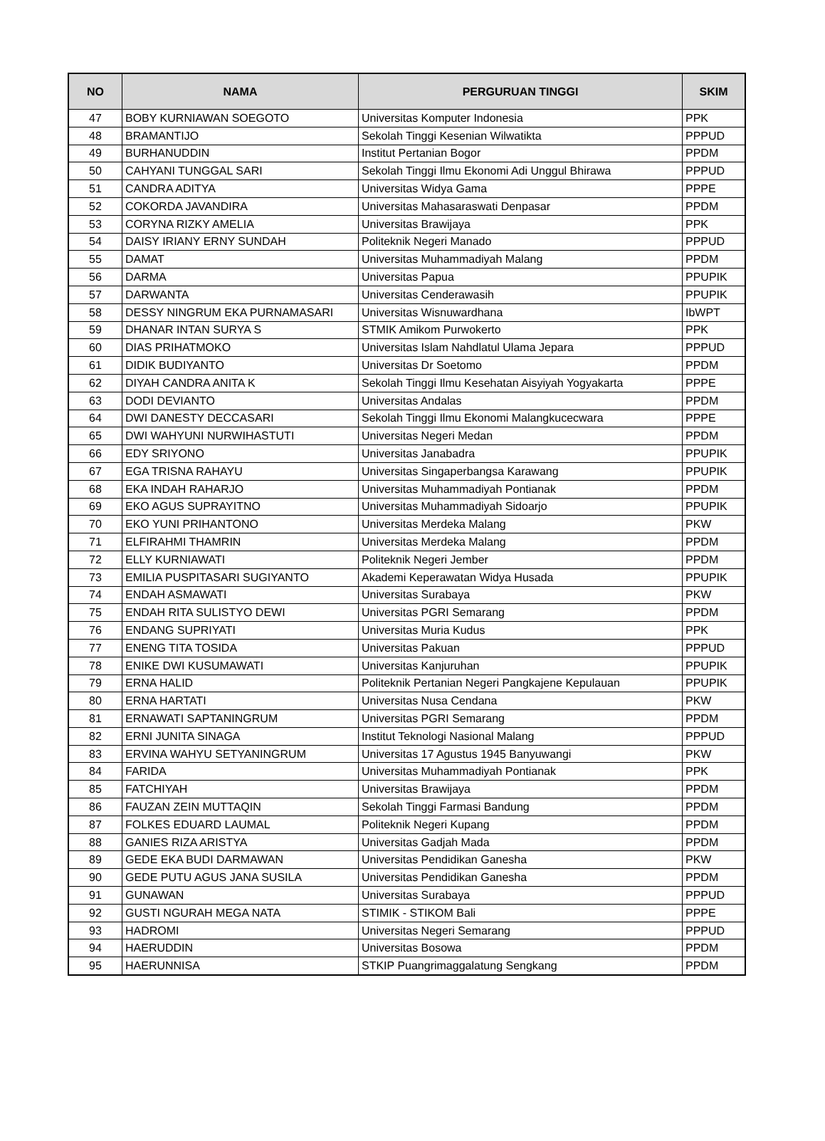| NO | NAMA | PERGURUAN TINGGI | SKIM |
| --- | --- | --- | --- |
| 47 | BOBY KURNIAWAN SOEGOTO | Universitas Komputer Indonesia | PPK |
| 48 | BRAMANTIJO | Sekolah Tinggi Kesenian Wilwatikta | PPPUD |
| 49 | BURHANUDDIN | Institut Pertanian Bogor | PPDM |
| 50 | CAHYANI TUNGGAL SARI | Sekolah Tinggi Ilmu Ekonomi Adi Unggul Bhirawa | PPPUD |
| 51 | CANDRA ADITYA | Universitas Widya Gama | PPPE |
| 52 | COKORDA JAVANDIRA | Universitas Mahasaraswati Denpasar | PPDM |
| 53 | CORYNA RIZKY AMELIA | Universitas Brawijaya | PPK |
| 54 | DAISY IRIANY ERNY SUNDAH | Politeknik Negeri Manado | PPPUD |
| 55 | DAMAT | Universitas Muhammadiyah Malang | PPDM |
| 56 | DARMA | Universitas Papua | PPUPIK |
| 57 | DARWANTA | Universitas Cenderawasih | PPUPIK |
| 58 | DESSY NINGRUM EKA PURNAMASARI | Universitas Wisnuwardhana | IbWPT |
| 59 | DHANAR INTAN SURYA S | STMIK Amikom Purwokerto | PPK |
| 60 | DIAS PRIHATMOKO | Universitas Islam Nahdlatul Ulama Jepara | PPPUD |
| 61 | DIDIK BUDIYANTO | Universitas Dr Soetomo | PPDM |
| 62 | DIYAH CANDRA ANITA K | Sekolah Tinggi Ilmu Kesehatan Aisyiyah Yogyakarta | PPPE |
| 63 | DODI DEVIANTO | Universitas Andalas | PPDM |
| 64 | DWI DANESTY DECCASARI | Sekolah Tinggi Ilmu Ekonomi Malangkucecwara | PPPE |
| 65 | DWI WAHYUNI NURWIHASTUTI | Universitas Negeri Medan | PPDM |
| 66 | EDY SRIYONO | Universitas Janabadra | PPUPIK |
| 67 | EGA TRISNA RAHAYU | Universitas Singaperbangsa Karawang | PPUPIK |
| 68 | EKA INDAH RAHARJO | Universitas Muhammadiyah Pontianak | PPDM |
| 69 | EKO AGUS SUPRAYITNO | Universitas Muhammadiyah Sidoarjo | PPUPIK |
| 70 | EKO YUNI PRIHANTONO | Universitas Merdeka Malang | PKW |
| 71 | ELFIRAHMI THAMRIN | Universitas Merdeka Malang | PPDM |
| 72 | ELLY KURNIAWATI | Politeknik Negeri Jember | PPDM |
| 73 | EMILIA PUSPITASARI SUGIYANTO | Akademi Keperawatan Widya Husada | PPUPIK |
| 74 | ENDAH ASMAWATI | Universitas Surabaya | PKW |
| 75 | ENDAH RITA SULISTYO DEWI | Universitas PGRI Semarang | PPDM |
| 76 | ENDANG SUPRIYATI | Universitas Muria Kudus | PPK |
| 77 | ENENG TITA TOSIDA | Universitas Pakuan | PPPUD |
| 78 | ENIKE DWI KUSUMAWATI | Universitas Kanjuruhan | PPUPIK |
| 79 | ERNA HALID | Politeknik Pertanian Negeri Pangkajene Kepulauan | PPUPIK |
| 80 | ERNA HARTATI | Universitas Nusa Cendana | PKW |
| 81 | ERNAWATI SAPTANINGRUM | Universitas PGRI Semarang | PPDM |
| 82 | ERNI JUNITA SINAGA | Institut Teknologi Nasional Malang | PPPUD |
| 83 | ERVINA WAHYU SETYANINGRUM | Universitas 17 Agustus 1945 Banyuwangi | PKW |
| 84 | FARIDA | Universitas Muhammadiyah Pontianak | PPK |
| 85 | FATCHIYAH | Universitas Brawijaya | PPDM |
| 86 | FAUZAN ZEIN MUTTAQIN | Sekolah Tinggi Farmasi Bandung | PPDM |
| 87 | FOLKES EDUARD LAUMAL | Politeknik Negeri Kupang | PPDM |
| 88 | GANIES RIZA ARISTYA | Universitas Gadjah Mada | PPDM |
| 89 | GEDE EKA BUDI DARMAWAN | Universitas Pendidikan Ganesha | PKW |
| 90 | GEDE PUTU AGUS JANA SUSILA | Universitas Pendidikan Ganesha | PPDM |
| 91 | GUNAWAN | Universitas Surabaya | PPPUD |
| 92 | GUSTI NGURAH MEGA NATA | STIMIK - STIKOM Bali | PPPE |
| 93 | HADROMI | Universitas Negeri Semarang | PPPUD |
| 94 | HAERUDDIN | Universitas Bosowa | PPDM |
| 95 | HAERUNNISA | STKIP Puangrimaggalatung Sengkang | PPDM |